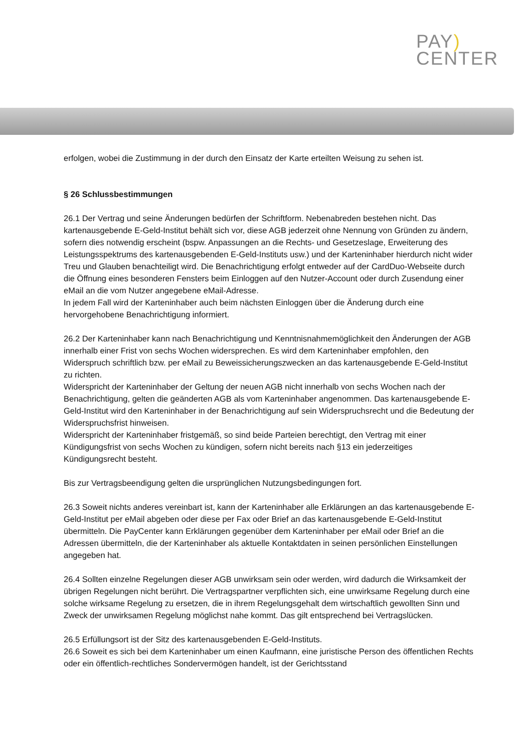PAY)
CENTER
erfolgen, wobei die Zustimmung in der durch den Einsatz der Karte erteilten Weisung zu sehen ist.
§ 26 Schlussbestimmungen
26.1 Der Vertrag und seine Änderungen bedürfen der Schriftform. Nebenabreden bestehen nicht. Das kartenausgebende E-Geld-Institut behält sich vor, diese AGB jederzeit ohne Nennung von Gründen zu ändern, sofern dies notwendig erscheint (bspw. Anpassungen an die Rechts- und Gesetzeslage, Erweiterung des Leistungsspektrums des kartenausgebenden E-Geld-Instituts usw.) und der Karteninhaber hierdurch nicht wider Treu und Glauben benachteiligt wird. Die Benachrichtigung erfolgt entweder auf der CardDuo-Webseite durch die Öffnung eines besonderen Fensters beim Einloggen auf den Nutzer-Account oder durch Zusendung einer eMail an die vom Nutzer angegebene eMail-Adresse.
In jedem Fall wird der Karteninhaber auch beim nächsten Einloggen über die Änderung durch eine hervorgehobene Benachrichtigung informiert.
26.2 Der Karteninhaber kann nach Benachrichtigung und Kenntnisnahmemöglichkeit den Änderungen der AGB innerhalb einer Frist von sechs Wochen widersprechen. Es wird dem Karteninhaber empfohlen, den Widerspruch schriftlich bzw. per eMail zu Beweissicherungszwecken an das kartenausgebende E-Geld-Institut zu richten.
Widerspricht der Karteninhaber der Geltung der neuen AGB nicht innerhalb von sechs Wochen nach der Benachrichtigung, gelten die geänderten AGB als vom Karteninhaber angenommen. Das kartenausgebende E-Geld-Institut wird den Karteninhaber in der Benachrichtigung auf sein Widerspruchsrecht und die Bedeutung der Widerspruchsfrist hinweisen.
Widerspricht der Karteninhaber fristgemäß, so sind beide Parteien berechtigt, den Vertrag mit einer Kündigungsfrist von sechs Wochen zu kündigen, sofern nicht bereits nach §13 ein jederzeitiges Kündigungsrecht besteht.
Bis zur Vertragsbeendigung gelten die ursprünglichen Nutzungsbedingungen fort.
26.3 Soweit nichts anderes vereinbart ist, kann der Karteninhaber alle Erklärungen an das kartenausgebende E-Geld-Institut per eMail abgeben oder diese per Fax oder Brief an das kartenausgebende E-Geld-Institut übermitteln. Die PayCenter kann Erklärungen gegenüber dem Karteninhaber per eMail oder Brief an die Adressen übermitteln, die der Karteninhaber als aktuelle Kontaktdaten in seinen persönlichen Einstellungen angegeben hat.
26.4 Sollten einzelne Regelungen dieser AGB unwirksam sein oder werden, wird dadurch die Wirksamkeit der übrigen Regelungen nicht berührt. Die Vertragspartner verpflichten sich, eine unwirksame Regelung durch eine solche wirksame Regelung zu ersetzen, die in ihrem Regelungsgehalt dem wirtschaftlich gewollten Sinn und Zweck der unwirksamen Regelung möglichst nahe kommt. Das gilt entsprechend bei Vertragslücken.
26.5 Erfüllungsort ist der Sitz des kartenausgebenden E-Geld-Instituts.
26.6 Soweit es sich bei dem Karteninhaber um einen Kaufmann, eine juristische Person des öffentlichen Rechts oder ein öffentlich-rechtliches Sondervermögen handelt, ist der Gerichtsstand